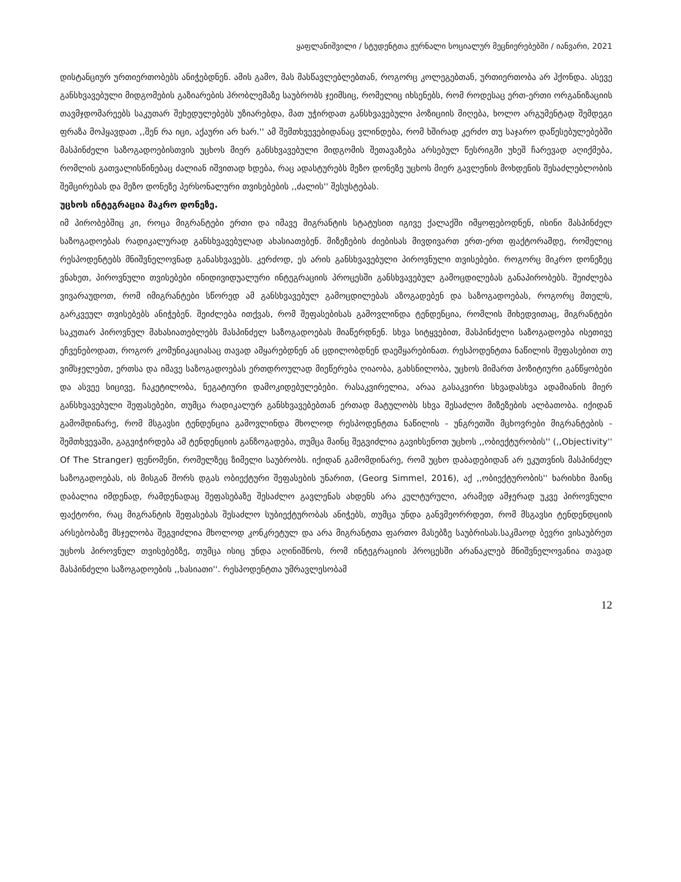ყაფლანიშვილი / სტუდენტთა ჟურნალი სოციალურ მეცნიერებებში / იანვარი, 2021
დისტანციურ ურთიერთობებს ანიჭებდნენ. ამის გამო, მას მასწავლებლებთან, როგორც კოლეგებთან, ურთიერთობა არ ჰქონდა. ასევე განსხვავებული მიდგომების გაზიარების პრობლემაზე საუბრობს ჯეიმსიც, რომელიც იხსენებს, რომ როდესაც ერთ-ერთი ორგანიზაციის თავმჯდომარეებს საკუთარ შეხედულებებს უზიარებდა, მათ უჭირდათ განსხვავებული პოზიციის მიღება, ხოლო არგუმენტად შემდეგი ფრაზა მოჰყავდათ ,,შენ რა იცი, აქაური არ ხარ.'' ამ შემთხვევებიდანაც ვლინდება, რომ ხშირად კერძო თუ საჯარო დაწესებულებებში მასპინძელი საზოგადოებისთვის უცხოს მიერ განსხვავებული მიდგომის შეთავაზება არსებულ წესრიგში უხეშ ჩარევად აღიქმება, რომლის გათვალისწინებაც ძალიან იშვითად ხდება, რაც ადასტურებს მეზო დონეზე უცხოს მიერ გავლენის მოხდენის შესაძლებლობის შემცირებას და მეზო დონეზე პერსონალური თვისებების ,,ძალის'' შესუსტებას.
უცხოს ინტეგრაცია მაკრო დონეზე.
იმ პირობებშიც კი, როცა მიგრანტები ერთი და იმავე მიგრანტის სტატუსით იგივე ქალაქში იმყოფებოდნენ, ისინი მასპინძელ საზოგადოებას რადიკალურად განსხვავებულად ახასიათებენ. მიზეზების ძიებისას მივდივართ ერთ-ერთ ფაქტორამდე, რომელიც რესპოდენტებს მნიშვნელოვნად განასხვავებს. კერძოდ, ეს არის განსხვავებული პიროვნული თვისებები. როგორც მიკრო დონეზეც ვნახეთ, პიროვნული თვისებები ინიდივიდუალური ინტეგრაციის პროცესში განსხვავებულ გამოცდილებას განაპირობებს. შეიძლება ვივარაუდოთ, რომ იმიგრანტები სწორედ ამ განსხვავებულ გამოცდილებას აზოგადებენ და საზოგადოებას, როგორც მთელს, გარკვეულ თვისებებს ანიჭებენ. შეიძლება ითქვას, რომ შეფასებისას გამოვლინდა ტენდენცია, რომლის მიხედვითაც, მიგრანტები საკუთარ პიროვნულ მახასიათებლებს მასპინძელ საზოგადოებას მიაწერდნენ. სხვა სიტყვებით, მასპინძელი საზოგადოება ისეთივე ეჩვენებოდათ, როგორ კომუნიკაციასაც თავად ამყარებდნენ ან ცდილობდნენ დაემყარებინათ. რესპოდენტთა ნაწილის შეფასებით თუ ვიმსჯელებთ, ერთსა და იმავე საზოგადოებას ერთდროულად მიეწერება ღიაობა, გახსნილობა, უცხოს მიმართ პოზიტიური განწყობები და ასვეე სიცივე, ჩაკეტილობა, ნეგატიური დამოკიდებულებები. რასაკვირელია, არაა გასაკვირი სხვადასხვა ადამიანის მიერ განსხვავებული შეფასებები, თუმცა რადიკალურ განსხვავებებთან ერთად მატულობს სხვა შესაძლო მიზეზების ალბათობა. იქიდან გამომდინარე, რომ მსგავსი ტენდენცია გამოვლინდა მხოლოდ რესპოდენტთა ნაწილის - უნგრეთში მცხოვრები მიგრანტების - შემთხვევაში, გაგვიჭირდება ამ ტენდენციის განზოგადება, თუმცა მაინც შეგვიძლია გავიხსენოთ უცხოს ,,ობიექტურობის'' (,,Objectivity'' Of The Stranger) ფენომენი, რომელზეც ზიმელი საუბრობს. იქიდან გამომდინარე, რომ უცხო დაბადებიდან არ ეკუთვნის მასპინძელ საზოგადოებას, ის მისგან შორს დგას ობიექტური შეფასების უნარით, (Georg Simmel, 2016), აქ ,,ობიექტურობის'' ხარისხი მაინც დაბალია იმდენად, რამდენადაც შეფასებაზე შესაძლო გავლენას ახდენს არა კულტურული, არამედ ამჯერად უკვე პიროვნული ფაქტორი, რაც მიგრანტის შეფასებას შესაძლო სუბიექტურობას ანიჭებს, თუმცა უნდა განვმეორრდეთ, რომ მსგავსი ტენდენდციის არსებობაზე მსჯელობა შეგვიძლია მხოლოდ კონკრეტულ და არა მიგრანტთა ფართო მასებზე საუბრისას.საკმაოდ ბევრი ვისაუბრეთ უცხოს პიროვნულ თვისებებზე, თუმცა ისიც უნდა აღინიშნოს, რომ ინტეგრაციის პროცესში არანაკლებ მნიშვნელოვანია თავად მასპინძელი საზოგადოების ,,ხასიათი''. რესპოდენტთა უმრავლესობამ
12